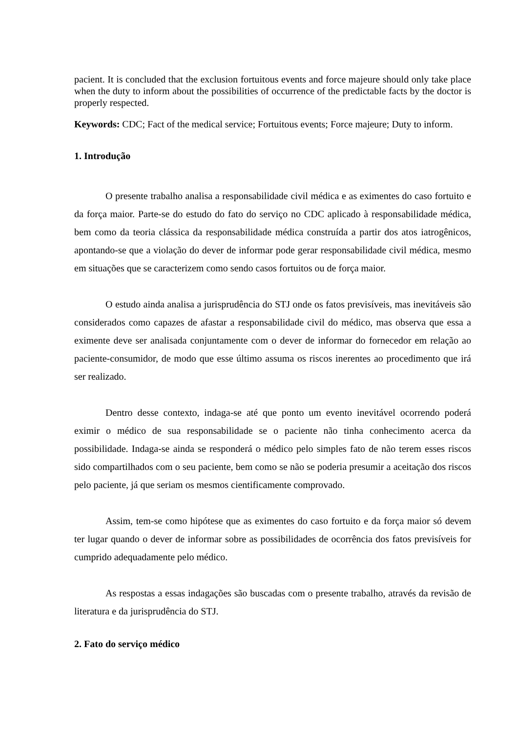pacient. It is concluded that the exclusion fortuitous events and force majeure should only take place when the duty to inform about the possibilities of occurrence of the predictable facts by the doctor is properly respected.
Keywords: CDC; Fact of the medical service; Fortuitous events; Force majeure; Duty to inform.
1. Introdução
O presente trabalho analisa a responsabilidade civil médica e as eximentes do caso fortuito e da força maior. Parte-se do estudo do fato do serviço no CDC aplicado à responsabilidade médica, bem como da teoria clássica da responsabilidade médica construída a partir dos atos iatrogênicos, apontando-se que a violação do dever de informar pode gerar responsabilidade civil médica, mesmo em situações que se caracterizem como sendo casos fortuitos ou de força maior.
O estudo ainda analisa a jurisprudência do STJ onde os fatos previsíveis, mas inevitáveis são considerados como capazes de afastar a responsabilidade civil do médico, mas observa que essa a eximente deve ser analisada conjuntamente com o dever de informar do fornecedor em relação ao paciente-consumidor, de modo que esse último assuma os riscos inerentes ao procedimento que irá ser realizado.
Dentro desse contexto, indaga-se até que ponto um evento inevitável ocorrendo poderá eximir o médico de sua responsabilidade se o paciente não tinha conhecimento acerca da possibilidade. Indaga-se ainda se responderá o médico pelo simples fato de não terem esses riscos sido compartilhados com o seu paciente, bem como se não se poderia presumir a aceitação dos riscos pelo paciente, já que seriam os mesmos cientificamente comprovado.
Assim, tem-se como hipótese que as eximentes do caso fortuito e da força maior só devem ter lugar quando o dever de informar sobre as possibilidades de ocorrência dos fatos previsíveis for cumprido adequadamente pelo médico.
As respostas a essas indagações são buscadas com o presente trabalho, através da revisão de literatura e da jurisprudência do STJ.
2. Fato do serviço médico